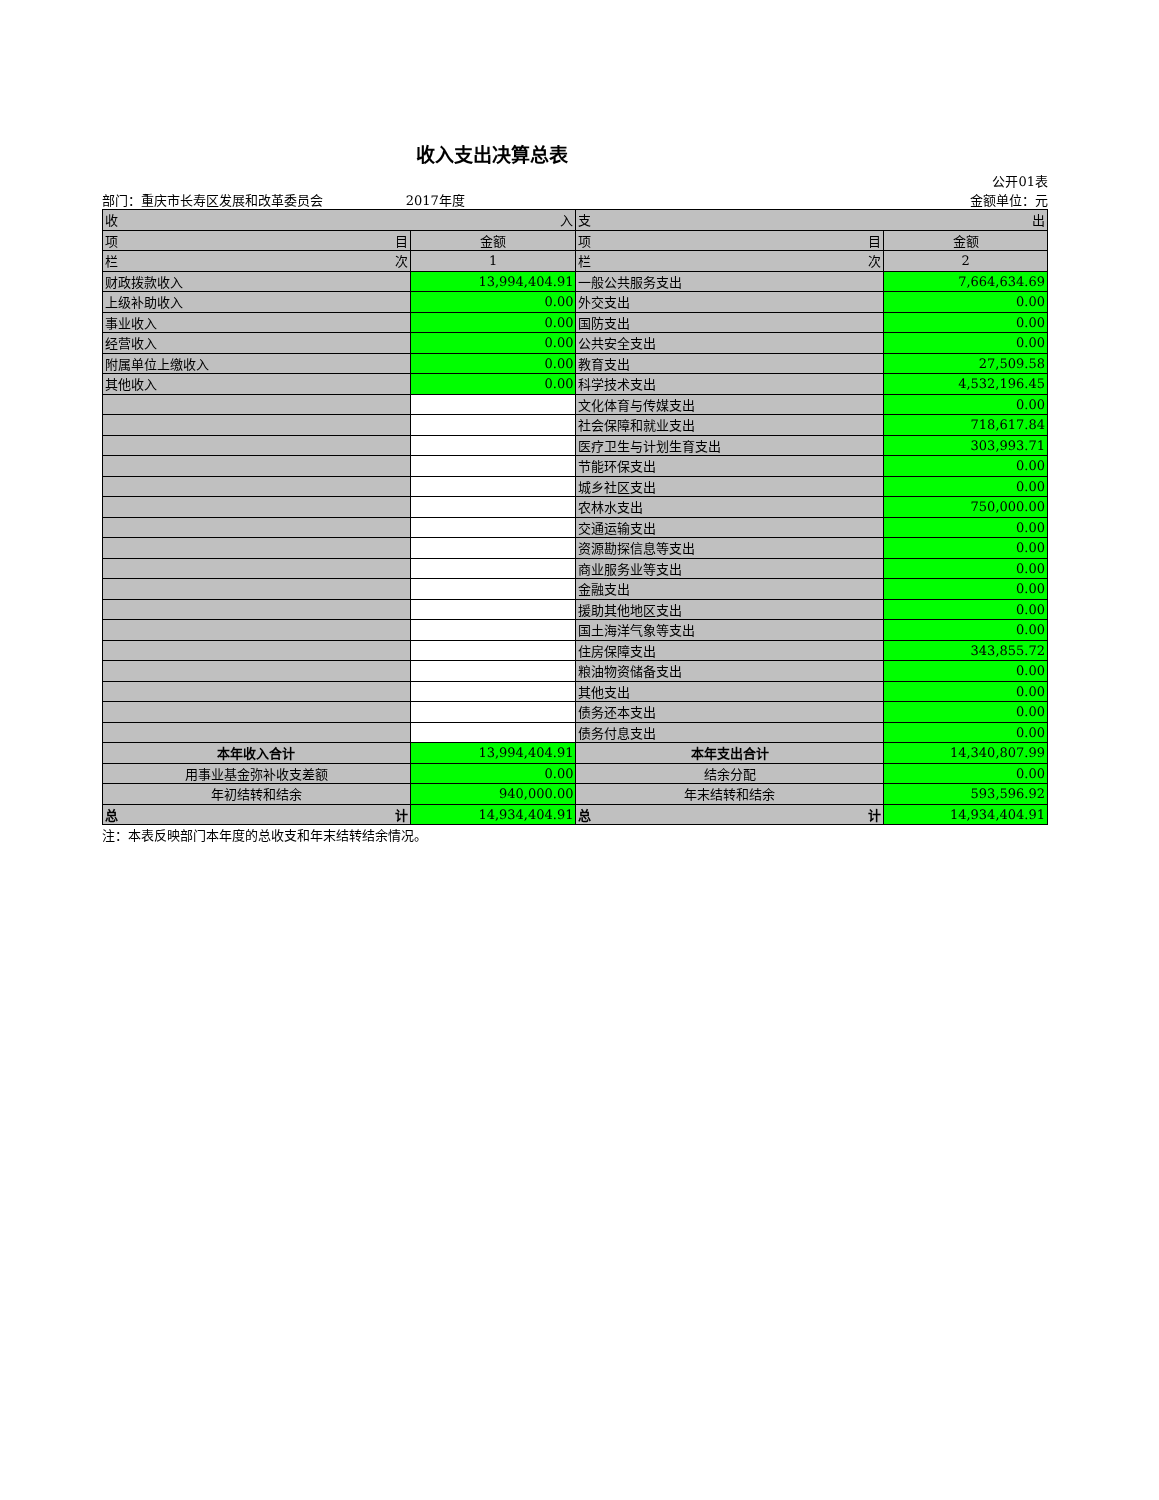收入支出决算总表
公开01表
部门：重庆市长寿区发展和改革委员会 2017年度 金额单位：元
| 收 入 | | 支 出 | |
| --- | --- | --- | --- |
| 项 目 | 金额 | 项 目 | 金额 |
| 栏 次 | 1 | 栏 次 | 2 |
| 财政拨款收入 | 13,994,404.91 | 一般公共服务支出 | 7,664,634.69 |
| 上级补助收入 | 0.00 | 外交支出 | 0.00 |
| 事业收入 | 0.00 | 国防支出 | 0.00 |
| 经营收入 | 0.00 | 公共安全支出 | 0.00 |
| 附属单位上缴收入 | 0.00 | 教育支出 | 27,509.58 |
| 其他收入 | 0.00 | 科学技术支出 | 4,532,196.45 |
| | | 文化体育与传媒支出 | 0.00 |
| | | 社会保障和就业支出 | 718,617.84 |
| | | 医疗卫生与计划生育支出 | 303,993.71 |
| | | 节能环保支出 | 0.00 |
| | | 城乡社区支出 | 0.00 |
| | | 农林水支出 | 750,000.00 |
| | | 交通运输支出 | 0.00 |
| | | 资源勘探信息等支出 | 0.00 |
| | | 商业服务业等支出 | 0.00 |
| | | 金融支出 | 0.00 |
| | | 援助其他地区支出 | 0.00 |
| | | 国土海洋气象等支出 | 0.00 |
| | | 住房保障支出 | 343,855.72 |
| | | 粮油物资储备支出 | 0.00 |
| | | 其他支出 | 0.00 |
| | | 债务还本支出 | 0.00 |
| | | 债务付息支出 | 0.00 |
| 本年收入合计 | 13,994,404.91 | 本年支出合计 | 14,340,807.99 |
| 用事业基金弥补收支差额 | 0.00 | 结余分配 | 0.00 |
| 年初结转和结余 | 940,000.00 | 年末结转和结余 | 593,596.92 |
| 总 计 | 14,934,404.91 | 总 计 | 14,934,404.91 |
注：本表反映部门本年度的总收支和年末结转结余情况。